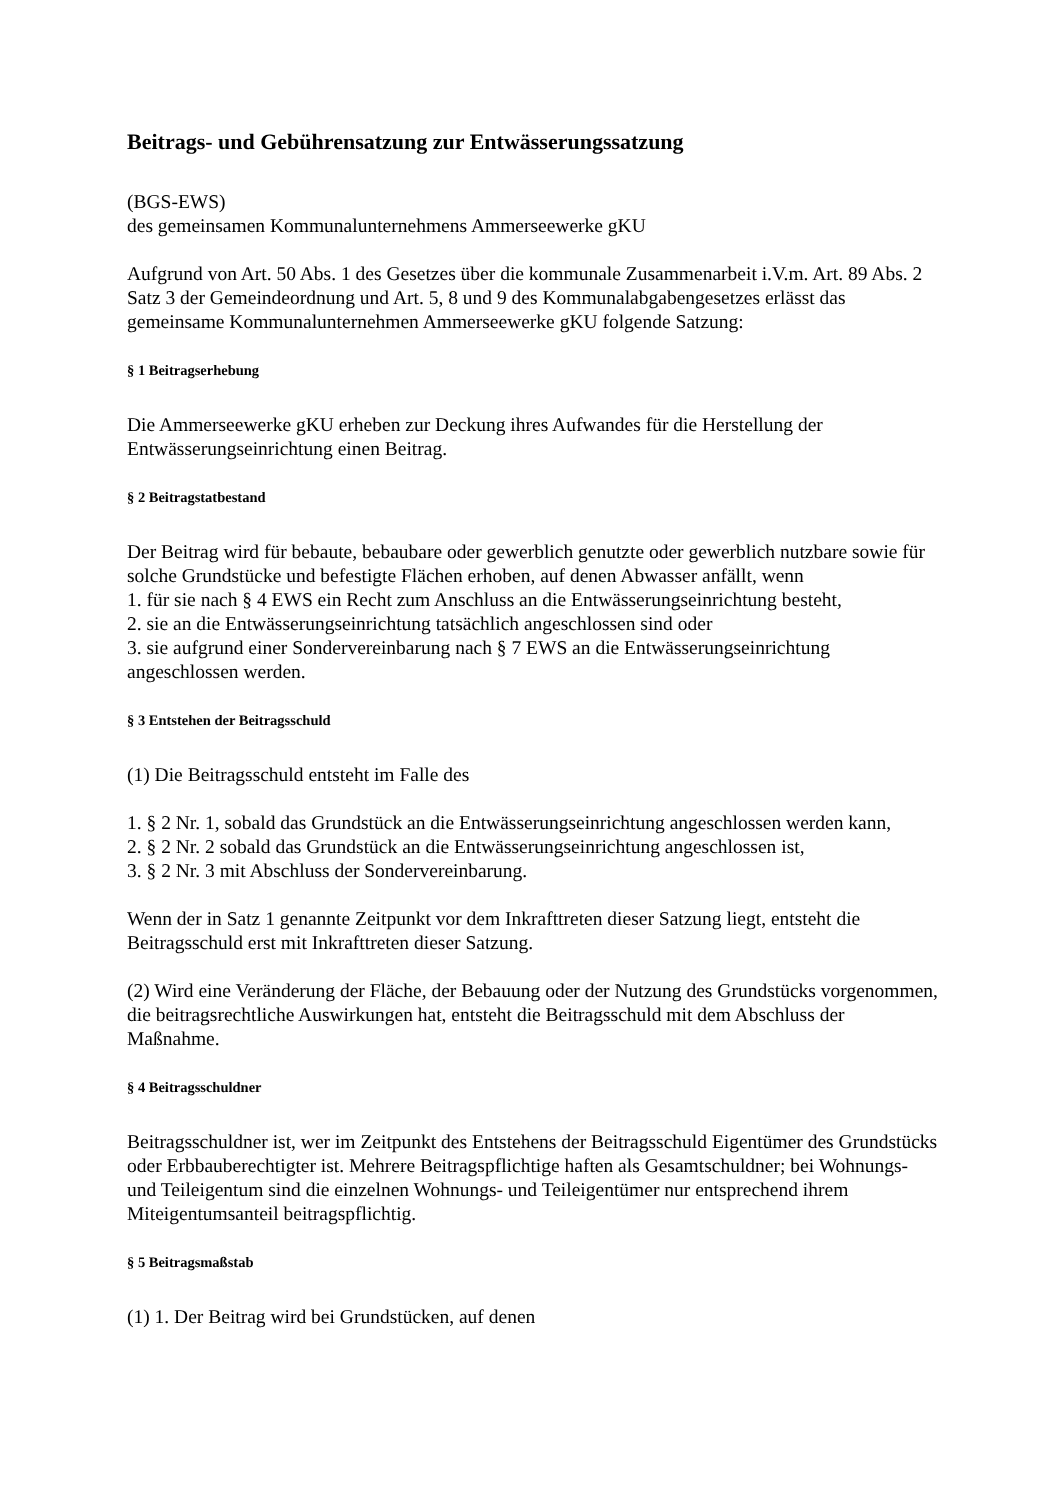Beitrags- und Gebührensatzung zur Entwässerungssatzung
(BGS-EWS)
des gemeinsamen Kommunalunternehmens Ammerseewerke gKU
Aufgrund von Art. 50 Abs. 1 des Gesetzes über die kommunale Zusammenarbeit i.V.m. Art. 89 Abs. 2 Satz 3 der Gemeindeordnung und Art. 5, 8 und 9 des Kommunalabgabengesetzes erlässt das gemeinsame Kommunalunternehmen Ammerseewerke gKU folgende Satzung:
§ 1 Beitragserhebung
Die Ammerseewerke gKU erheben zur Deckung ihres Aufwandes für die Herstellung der Entwässerungseinrichtung einen Beitrag.
§ 2 Beitragstatbestand
Der Beitrag wird für bebaute, bebaubare oder gewerblich genutzte oder gewerblich nutzbare sowie für solche Grundstücke und befestigte Flächen erhoben, auf denen Abwasser anfällt, wenn
1. für sie nach § 4 EWS ein Recht zum Anschluss an die Entwässerungseinrichtung besteht,
2. sie an die Entwässerungseinrichtung tatsächlich angeschlossen sind oder
3. sie aufgrund einer Sondervereinbarung nach § 7 EWS an die Entwässerungseinrichtung angeschlossen werden.
§ 3 Entstehen der Beitragsschuld
(1) Die Beitragsschuld entsteht im Falle des
1. § 2 Nr. 1, sobald das Grundstück an die Entwässerungseinrichtung angeschlossen werden kann,
2. § 2 Nr. 2 sobald das Grundstück an die Entwässerungseinrichtung angeschlossen ist,
3. § 2 Nr. 3 mit Abschluss der Sondervereinbarung.
Wenn der in Satz 1 genannte Zeitpunkt vor dem Inkrafttreten dieser Satzung liegt, entsteht die Beitragsschuld erst mit Inkrafttreten dieser Satzung.
(2) Wird eine Veränderung der Fläche, der Bebauung oder der Nutzung des Grundstücks vorgenommen, die beitragsrechtliche Auswirkungen hat, entsteht die Beitragsschuld mit dem Abschluss der Maßnahme.
§ 4 Beitragsschuldner
Beitragsschuldner ist, wer im Zeitpunkt des Entstehens der Beitragsschuld Eigentümer des Grundstücks oder Erbbauberechtigter ist. Mehrere Beitragspflichtige haften als Gesamtschuldner; bei Wohnungs- und Teileigentum sind die einzelnen Wohnungs- und Teileigentümer nur entsprechend ihrem Miteigentumsanteil beitragspflichtig.
§ 5 Beitragsmaßstab
(1) 1. Der Beitrag wird bei Grundstücken, auf denen